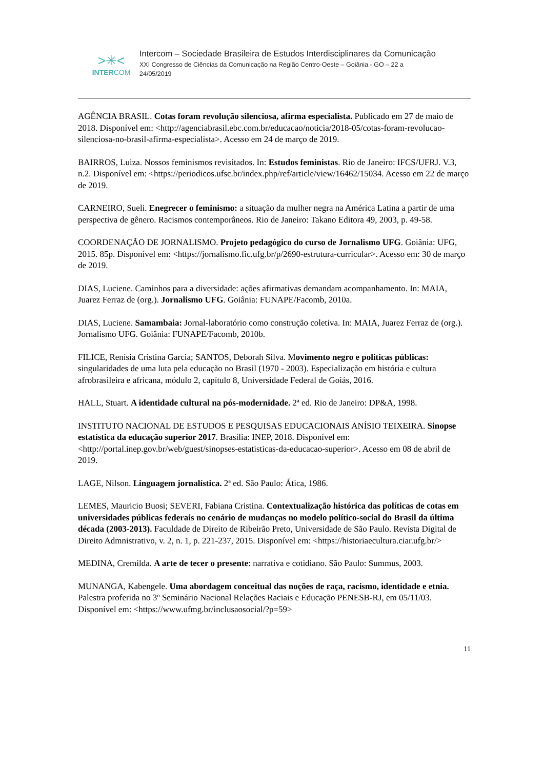>✳<
INTERCOM
Intercom – Sociedade Brasileira de Estudos Interdisciplinares da Comunicação
XXI Congresso de Ciências da Comunicação na Região Centro-Oeste – Goiânia - GO – 22 a
24/05/2019
AGÊNCIA BRASIL. Cotas foram revolução silenciosa, afirma especialista. Publicado em 27 de maio de 2018. Disponível em: <http://agenciabrasil.ebc.com.br/educacao/noticia/2018-05/cotas-foram-revolucao-silenciosa-no-brasil-afirma-especialista>. Acesso em 24 de março de 2019.
BAIRROS, Luiza. Nossos feminismos revisitados. In: Estudos feministas. Rio de Janeiro: IFCS/UFRJ. V.3, n.2. Disponível em: <https://periodicos.ufsc.br/index.php/ref/article/view/16462/15034. Acesso em 22 de março de 2019.
CARNEIRO, Sueli. Enegrecer o feminismo: a situação da mulher negra na América Latina a partir de uma perspectiva de gênero. Racismos contemporâneos. Rio de Janeiro: Takano Editora 49, 2003, p. 49-58.
COORDENAÇÃO DE JORNALISMO. Projeto pedagógico do curso de Jornalismo UFG. Goiânia: UFG, 2015. 85p. Disponível em: <https://jornalismo.fic.ufg.br/p/2690-estrutura-curricular>. Acesso em: 30 de março de 2019.
DIAS, Luciene. Caminhos para a diversidade: ações afirmativas demandam acompanhamento. In: MAIA, Juarez Ferraz de (org.). Jornalismo UFG. Goiânia: FUNAPE/Facomb, 2010a.
DIAS, Luciene. Samambaia: Jornal-laboratório como construção coletiva. In: MAIA, Juarez Ferraz de (org.). Jornalismo UFG. Goiânia: FUNAPE/Facomb, 2010b.
FILICE, Renísia Cristina Garcia; SANTOS, Deborah Silva. Movimento negro e políticas públicas: singularidades de uma luta pela educação no Brasil (1970 - 2003). Especialização em história e cultura afrobrasileira e africana, módulo 2, capítulo 8, Universidade Federal de Goiás, 2016.
HALL, Stuart. A identidade cultural na pós-modernidade. 2ª ed. Rio de Janeiro: DP&A, 1998.
INSTITUTO NACIONAL DE ESTUDOS E PESQUISAS EDUCACIONAIS ANÍSIO TEIXEIRA. Sinopse estatística da educação superior 2017. Brasília: INEP, 2018. Disponível em: <http://portal.inep.gov.br/web/guest/sinopses-estatisticas-da-educacao-superior>. Acesso em 08 de abril de 2019.
LAGE, Nilson. Linguagem jornalística. 2ª ed. São Paulo: Ática, 1986.
LEMES, Mauricio Buosi; SEVERI, Fabiana Cristina. Contextualização histórica das políticas de cotas em universidades públicas federais no cenário de mudanças no modelo político-social do Brasil da última década (2003-2013). Faculdade de Direito de Ribeirão Preto, Universidade de São Paulo. Revista Digital de Direito Admnistrativo, v. 2, n. 1, p. 221-237, 2015. Disponível em: <https://historiaecultura.ciar.ufg.br/>
MEDINA, Cremilda. A arte de tecer o presente: narrativa e cotidiano. São Paulo: Summus, 2003.
MUNANGA, Kabengele. Uma abordagem conceitual das noções de raça, racismo, identidade e etnia. Palestra proferida no 3º Seminário Nacional Relações Raciais e Educação PENESB-RJ, em 05/11/03. Disponível em: <https://www.ufmg.br/inclusaosocial/?p=59>
11